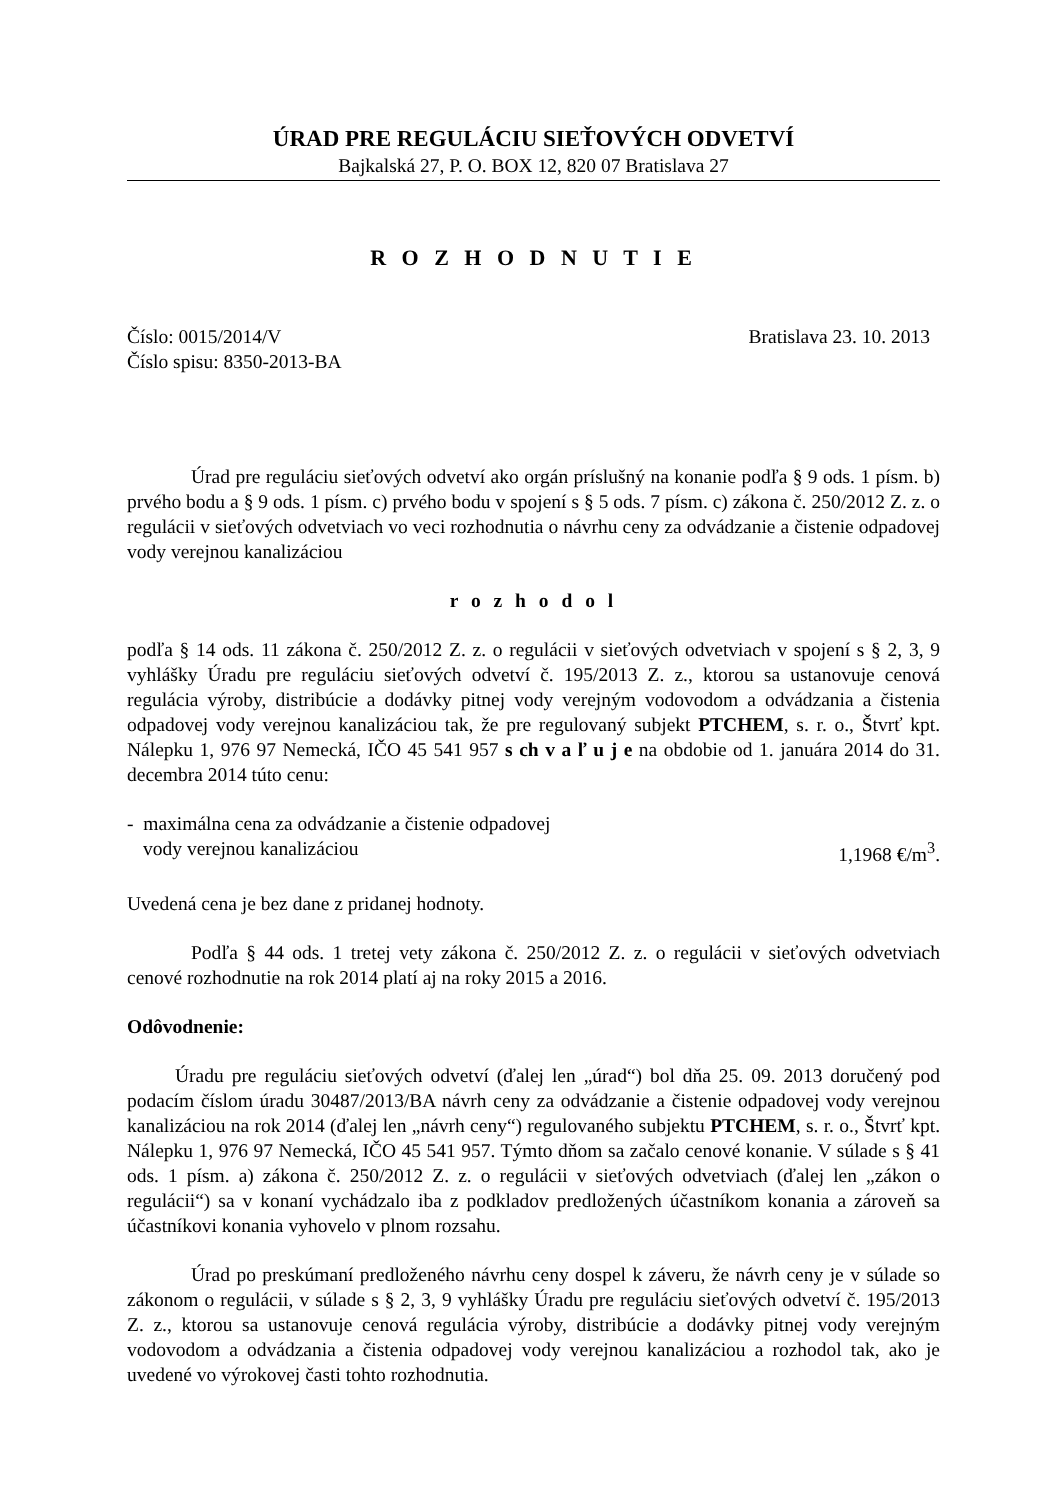ÚRAD PRE REGULÁCIU SIEŤOVÝCH ODVETVÍ
Bajkalská 27, P. O. BOX 12, 820 07 Bratislava 27
R O Z H O D N U T I E
Číslo: 0015/2014/V Bratislava 23. 10. 2013
Číslo spisu: 8350-2013-BA
Úrad pre reguláciu sieťových odvetví ako orgán príslušný na konanie podľa § 9 ods. 1 písm. b) prvého bodu a § 9 ods. 1 písm. c) prvého bodu v spojení s § 5 ods. 7 písm. c) zákona č. 250/2012 Z. z. o regulácii v sieťových odvetviach vo veci rozhodnutia o návrhu ceny za odvádzanie a čistenie odpadovej vody verejnou kanalizáciou
r o z h o d o l
podľa § 14 ods. 11 zákona č. 250/2012 Z. z. o regulácii v sieťových odvetviach v spojení s § 2, 3, 9 vyhlášky Úradu pre reguláciu sieťových odvetví č. 195/2013 Z. z., ktorou sa ustanovuje cenová regulácia výroby, distribúcie a dodávky pitnej vody verejným vodovodom a odvádzania a čistenia odpadovej vody verejnou kanalizáciou tak, že pre regulovaný subjekt PTCHEM, s. r. o., Štvrť kpt. Nálepku 1, 976 97 Nemecká, IČO 45 541 957 s ch v a ľ u j e na obdobie od 1. januára 2014 do 31. decembra 2014 túto cenu:
- maximálna cena za odvádzanie a čistenie odpadovej
vody verejnou kanalizáciou 1,1968 €/m<sup>3</sup>.
Uvedená cena je bez dane z pridanej hodnoty.
Podľa § 44 ods. 1 tretej vety zákona č. 250/2012 Z. z. o regulácii v sieťových odvetviach cenové rozhodnutie na rok 2014 platí aj na roky 2015 a 2016.
Odôvodnenie:
Úradu pre reguláciu sieťových odvetví (ďalej len „úrad“) bol dňa 25. 09. 2013 doručený pod podacím číslom úradu 30487/2013/BA návrh ceny za odvádzanie a čistenie odpadovej vody verejnou kanalizáciou na rok 2014 (ďalej len „návrh ceny“) regulovaného subjektu PTCHEM, s. r. o., Štvrť kpt. Nálepku 1, 976 97 Nemecká, IČO 45 541 957. Týmto dňom sa začalo cenové konanie. V súlade s § 41 ods. 1 písm. a) zákona č. 250/2012 Z. z. o regulácii v sieťových odvetviach (ďalej len „zákon o regulácii“) sa v konaní vychádzalo iba z podkladov predložených účastníkom konania a zároveň sa účastníkovi konania vyhovelo v plnom rozsahu.
Úrad po preskúmaní predloženého návrhu ceny dospel k záveru, že návrh ceny je v súlade so zákonom o regulácii, v súlade s § 2, 3, 9 vyhlášky Úradu pre reguláciu sieťových odvetví č. 195/2013 Z. z., ktorou sa ustanovuje cenová regulácia výroby, distribúcie a dodávky pitnej vody verejným vodovodom a odvádzania a čistenia odpadovej vody verejnou kanalizáciou a rozhodol tak, ako je uvedené vo výrokovej časti tohto rozhodnutia.